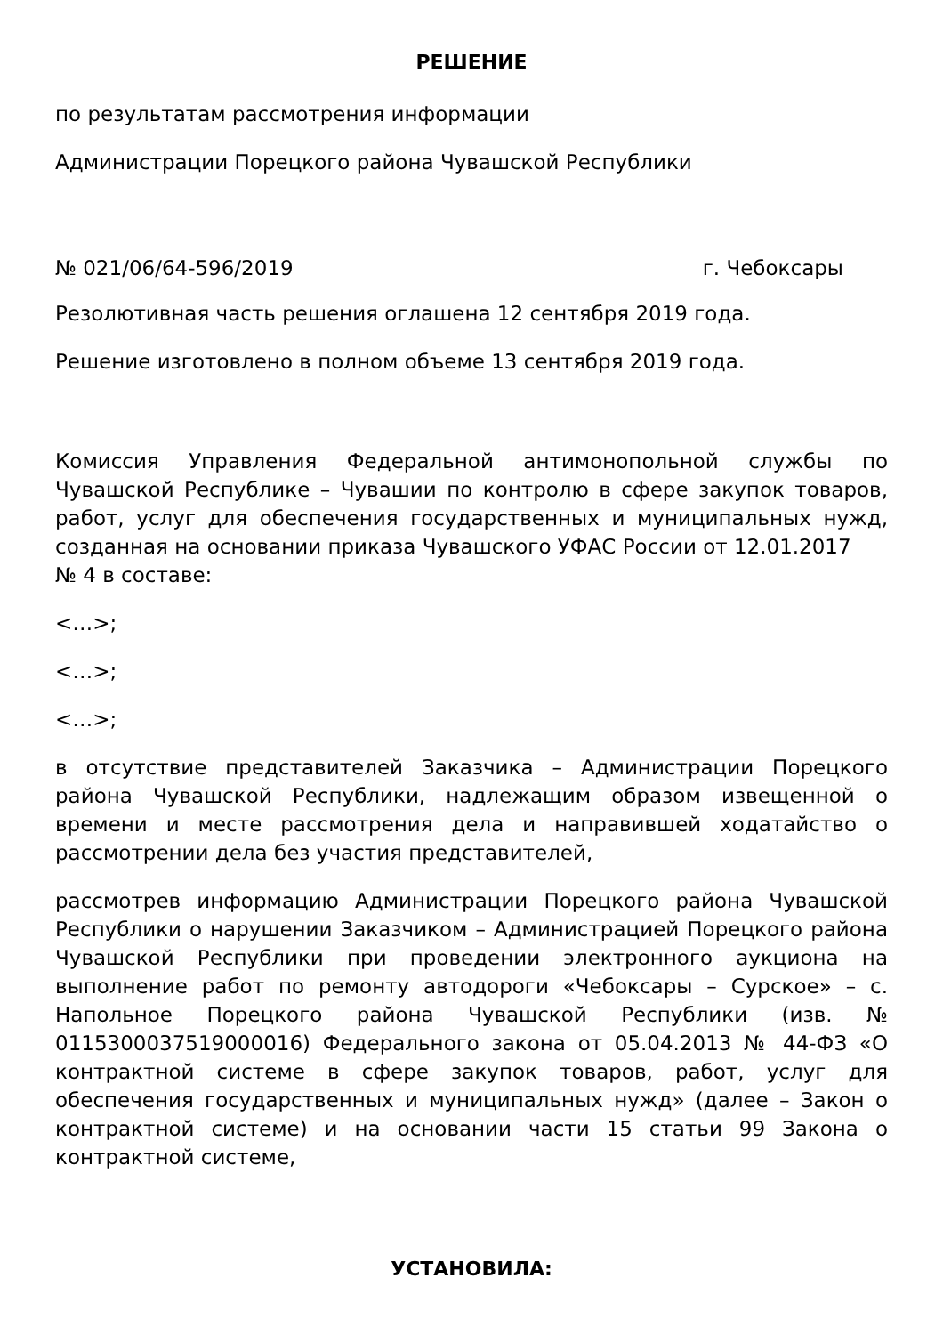РЕШЕНИЕ
по результатам рассмотрения информации
Администрации Порецкого района Чувашской Республики
№ 021/06/64-596/2019 г. Чебоксары
Резолютивная часть решения оглашена 12 сентября 2019 года.
Решение изготовлено в полном объеме 13 сентября 2019 года.
Комиссия Управления Федеральной антимонопольной службы по Чувашской Республике – Чувашии по контролю в сфере закупок товаров, работ, услуг для обеспечения государственных и муниципальных нужд, созданная на основании приказа Чувашского УФАС России от 12.01.2017
№ 4 в составе:
<…>;
<…>;
<…>;
в отсутствие представителей Заказчика – Администрации Порецкого района Чувашской Республики, надлежащим образом извещенной о времени и месте рассмотрения дела и направившей ходатайство о рассмотрении дела без участия представителей,
рассмотрев информацию Администрации Порецкого района Чувашской Республики о нарушении Заказчиком – Администрацией Порецкого района Чувашской Республики при проведении электронного аукциона на выполнение работ по ремонту автодороги «Чебоксары – Сурское» – с. Напольное Порецкого района Чувашской Республики (изв. № 0115300037519000016) Федерального закона от 05.04.2013 № 44-ФЗ «О контрактной системе в сфере закупок товаров, работ, услуг для обеспечения государственных и муниципальных нужд» (далее – Закон о контрактной системе) и на основании части 15 статьи 99 Закона о контрактной системе,
УСТАНОВИЛА: